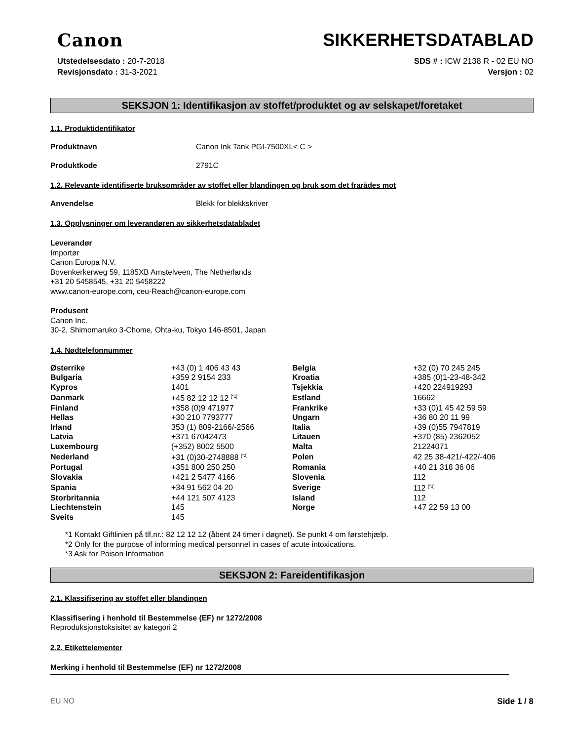Canon
SIKKERHETSDATABLAD
Utstedelsesdato : 20-7-2018
Revisjonsdato : 31-3-2021
SDS # : ICW 2138 R - 02 EU NO
Versjon : 02
SEKSJON 1: Identifikasjon av stoffet/produktet og av selskapet/foretaket
1.1. Produktidentifikator
Produktnavn Canon Ink Tank PGI-7500XL< C >
Produktkode 2791C
1.2. Relevante identifiserte bruksområder av stoffet eller blandingen og bruk som det frarådes mot
Anvendelse Blekk for blekkskriver
1.3. Opplysninger om leverandøren av sikkerhetsdatabladet
Leverandør
Importør
Canon Europa N.V.
Bovenkerkerweg 59, 1185XB Amstelveen, The Netherlands
+31 20 5458545, +31 20 5458222
www.canon-europe.com, ceu-Reach@canon-europe.com
Produsent
Canon Inc.
30-2, Shimomaruko 3-Chome, Ohta-ku, Tokyo 146-8501, Japan
1.4. Nødtelefonnummer
| Østerrike | +43 (0) 1 406 43 43 | Belgia | +32 (0) 70 245 245 |
| Bulgaria | +359 2 9154 233 | Kroatia | +385 (0)1-23-48-342 |
| Kypros | 1401 | Tsjekkia | +420 224919293 |
| Danmark | +45 82 12 12 12 <sup>[*1]</sup> | Estland | 16662 |
| Finland | +358 (0)9 471977 | Frankrike | +33 (0)1 45 42 59 59 |
| Hellas | +30 210 7793777 | Ungarn | +36 80 20 11 99 |
| Irland | 353 (1) 809-2166/-2566 | Italia | +39 (0)55 7947819 |
| Latvia | +371 67042473 | Litauen | +370 (85) 2362052 |
| Luxembourg | (+352) 8002 5500 | Malta | 21224071 |
| Nederland | +31 (0)30-2748888 <sup>[*2]</sup> | Polen | 42 25 38-421/-422/-406 |
| Portugal | +351 800 250 250 | Romania | +40 21 318 36 06 |
| Slovakia | +421 2 5477 4166 | Slovenia | 112 |
| Spania | +34 91 562 04 20 | Sverige | 112 <sup>[*3]</sup> |
| Storbritannia | +44 121 507 4123 | Island | 112 |
| Liechtenstein | 145 | Norge | +47 22 59 13 00 |
| Sveits | 145 | | |
*1 Kontakt Giftlinien på tlf.nr.: 82 12 12 12 (åbent 24 timer i døgnet). Se punkt 4 om førstehjælp.
*2 Only for the purpose of informing medical personnel in cases of acute intoxications.
*3 Ask for Poison Information
SEKSJON 2: Fareidentifikasjon
2.1. Klassifisering av stoffet eller blandingen
Klassifisering i henhold til Bestemmelse (EF) nr 1272/2008
Reproduksjonstoksisitet av kategori 2
2.2. Etikettelementer
Merking i henhold til Bestemmelse (EF) nr 1272/2008
EU NO Side 1 / 8